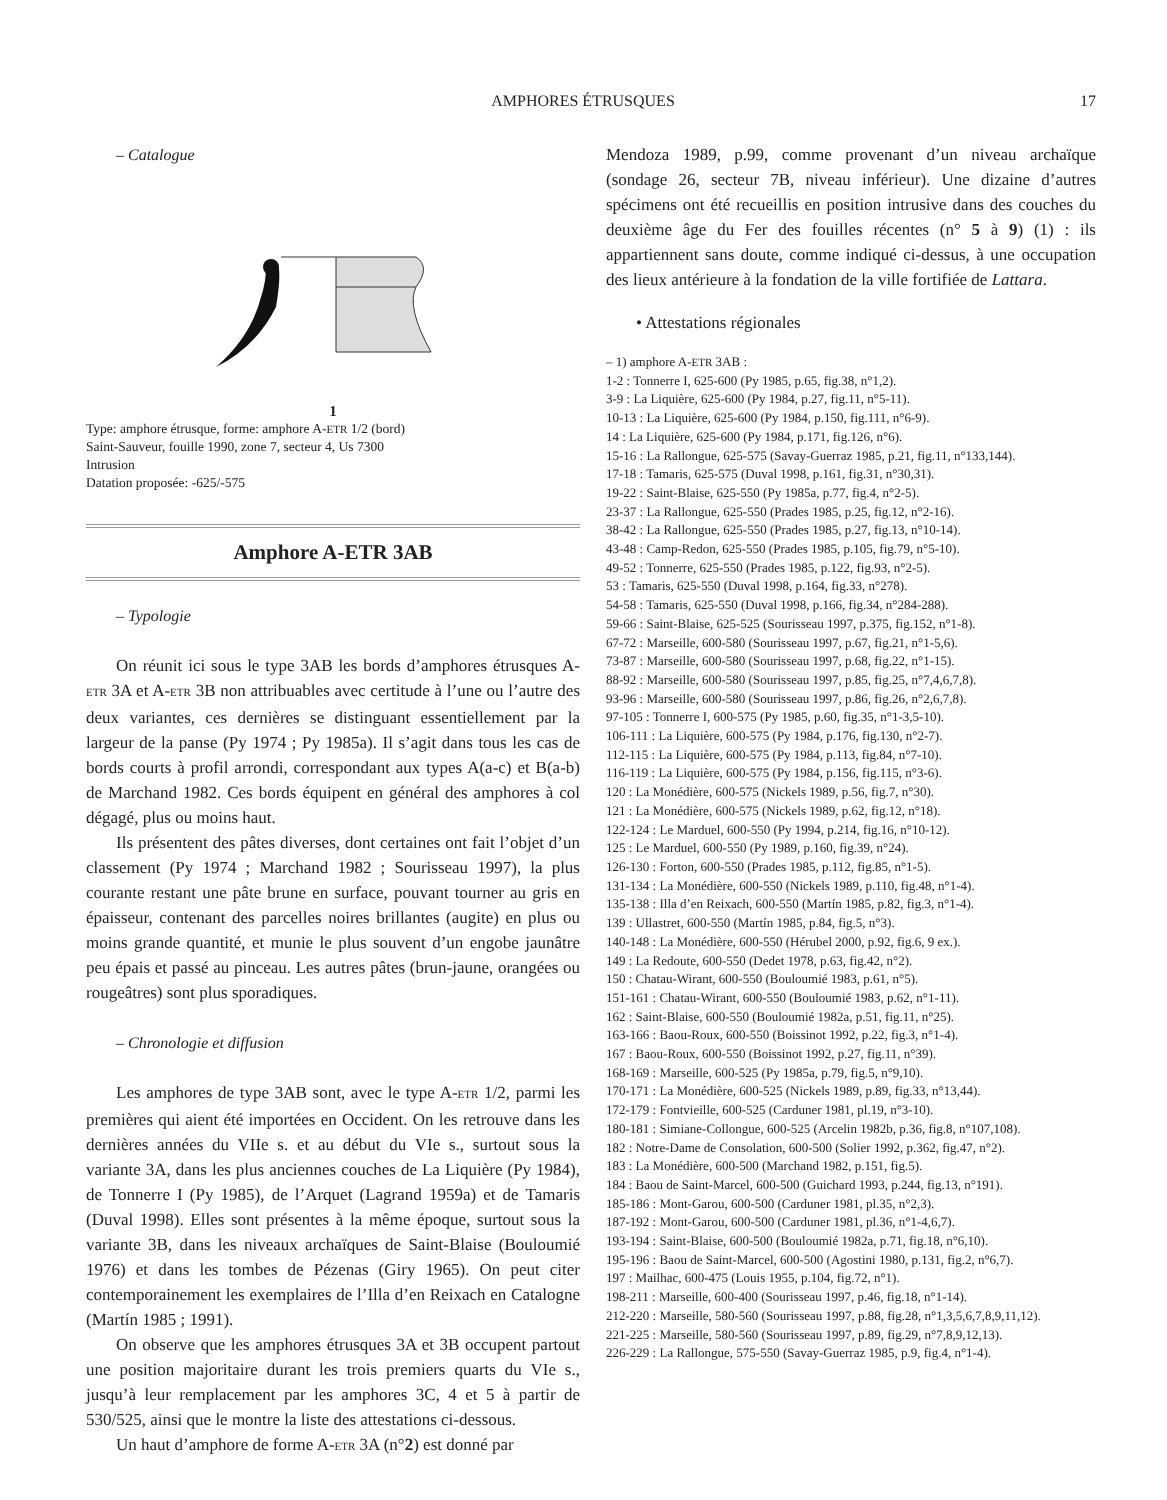AMPHORES ÉTRUSQUES 17
– Catalogue
1
Type: amphore étrusque, forme: amphore A-ETR 1/2 (bord)
Saint-Sauveur, fouille 1990, zone 7, secteur 4, Us 7300
Intrusion
Datation proposée: -625/-575
Amphore A-ETR 3AB
– Typologie
On réunit ici sous le type 3AB les bords d’amphores étrusques A-ETR 3A et A-ETR 3B non attribuables avec certitude à l’une ou l’autre des deux variantes, ces dernières se distinguant essentiellement par la largeur de la panse (Py 1974 ; Py 1985a). Il s’agit dans tous les cas de bords courts à profil arrondi, correspondant aux types A(a-c) et B(a-b) de Marchand 1982. Ces bords équipent en général des amphores à col dégagé, plus ou moins haut.
Ils présentent des pâtes diverses, dont certaines ont fait l’objet d’un classement (Py 1974 ; Marchand 1982 ; Sourisseau 1997), la plus courante restant une pâte brune en surface, pouvant tourner au gris en épaisseur, contenant des parcelles noires brillantes (augite) en plus ou moins grande quantité, et munie le plus souvent d’un engobe jaunâtre peu épais et passé au pinceau. Les autres pâtes (brun-jaune, orangées ou rougeâtres) sont plus sporadiques.
– Chronologie et diffusion
Les amphores de type 3AB sont, avec le type A-ETR 1/2, parmi les premières qui aient été importées en Occident. On les retrouve dans les dernières années du VIIe s. et au début du VIe s., surtout sous la variante 3A, dans les plus anciennes couches de La Liquière (Py 1984), de Tonnerre I (Py 1985), de l’Arquet (Lagrand 1959a) et de Tamaris (Duval 1998). Elles sont présentes à la même époque, surtout sous la variante 3B, dans les niveaux archaïques de Saint-Blaise (Bouloumié 1976) et dans les tombes de Pézenas (Giry 1965). On peut citer contemporainement les exemplaires de l’Illa d’en Reixach en Catalogne (Martín 1985 ; 1991).
On observe que les amphores étrusques 3A et 3B occupent partout une position majoritaire durant les trois premiers quarts du VIe s., jusqu’à leur remplacement par les amphores 3C, 4 et 5 à partir de 530/525, ainsi que le montre la liste des attestations ci-dessous.
Un haut d’amphore de forme A-ETR 3A (n°2) est donné par
Mendoza 1989, p.99, comme provenant d’un niveau archaïque (sondage 26, secteur 7B, niveau inférieur). Une dizaine d’autres spécimens ont été recueillis en position intrusive dans des couches du deuxième âge du Fer des fouilles récentes (n° 5 à 9) (1) : ils appartiennent sans doute, comme indiqué ci-dessus, à une occupation des lieux antérieure à la fondation de la ville fortifiée de Lattara.
• Attestations régionales
– 1) amphore A-ETR 3AB :
1-2 : Tonnerre I, 625-600 (Py 1985, p.65, fig.38, n°1,2).
3-9 : La Liquière, 625-600 (Py 1984, p.27, fig.11, n°5-11).
10-13 : La Liquière, 625-600 (Py 1984, p.150, fig.111, n°6-9).
14 : La Liquière, 625-600 (Py 1984, p.171, fig.126, n°6).
15-16 : La Rallongue, 625-575 (Savay-Guerraz 1985, p.21, fig.11, n°133,144).
17-18 : Tamaris, 625-575 (Duval 1998, p.161, fig.31, n°30,31).
19-22 : Saint-Blaise, 625-550 (Py 1985a, p.77, fig.4, n°2-5).
23-37 : La Rallongue, 625-550 (Prades 1985, p.25, fig.12, n°2-16).
38-42 : La Rallongue, 625-550 (Prades 1985, p.27, fig.13, n°10-14).
43-48 : Camp-Redon, 625-550 (Prades 1985, p.105, fig.79, n°5-10).
49-52 : Tonnerre, 625-550 (Prades 1985, p.122, fig.93, n°2-5).
53 : Tamaris, 625-550 (Duval 1998, p.164, fig.33, n°278).
54-58 : Tamaris, 625-550 (Duval 1998, p.166, fig.34, n°284-288).
59-66 : Saint-Blaise, 625-525 (Sourisseau 1997, p.375, fig.152, n°1-8).
67-72 : Marseille, 600-580 (Sourisseau 1997, p.67, fig.21, n°1-5,6).
73-87 : Marseille, 600-580 (Sourisseau 1997, p.68, fig.22, n°1-15).
88-92 : Marseille, 600-580 (Sourisseau 1997, p.85, fig.25, n°7,4,6,7,8).
93-96 : Marseille, 600-580 (Sourisseau 1997, p.86, fig.26, n°2,6,7,8).
97-105 : Tonnerre I, 600-575 (Py 1985, p.60, fig.35, n°1-3,5-10).
106-111 : La Liquière, 600-575 (Py 1984, p.176, fig.130, n°2-7).
112-115 : La Liquière, 600-575 (Py 1984, p.113, fig.84, n°7-10).
116-119 : La Liquière, 600-575 (Py 1984, p.156, fig.115, n°3-6).
120 : La Monédière, 600-575 (Nickels 1989, p.56, fig.7, n°30).
121 : La Monédière, 600-575 (Nickels 1989, p.62, fig.12, n°18).
122-124 : Le Marduel, 600-550 (Py 1994, p.214, fig.16, n°10-12).
125 : Le Marduel, 600-550 (Py 1989, p.160, fig.39, n°24).
126-130 : Forton, 600-550 (Prades 1985, p.112, fig.85, n°1-5).
131-134 : La Monédière, 600-550 (Nickels 1989, p.110, fig.48, n°1-4).
135-138 : Illa d’en Reixach, 600-550 (Martín 1985, p.82, fig.3, n°1-4).
139 : Ullastret, 600-550 (Martín 1985, p.84, fig.5, n°3).
140-148 : La Monédière, 600-550 (Hérubel 2000, p.92, fig.6, 9 ex.).
149 : La Redoute, 600-550 (Dedet 1978, p.63, fig.42, n°2).
150 : Chatau-Wirant, 600-550 (Bouloumié 1983, p.61, n°5).
151-161 : Chatau-Wirant, 600-550 (Bouloumié 1983, p.62, n°1-11).
162 : Saint-Blaise, 600-550 (Bouloumié 1982a, p.51, fig.11, n°25).
163-166 : Baou-Roux, 600-550 (Boissinot 1992, p.22, fig.3, n°1-4).
167 : Baou-Roux, 600-550 (Boissinot 1992, p.27, fig.11, n°39).
168-169 : Marseille, 600-525 (Py 1985a, p.79, fig.5, n°9,10).
170-171 : La Monédière, 600-525 (Nickels 1989, p.89, fig.33, n°13,44).
172-179 : Fontvieille, 600-525 (Carduner 1981, pl.19, n°3-10).
180-181 : Simiane-Collongue, 600-525 (Arcelin 1982b, p.36, fig.8, n°107,108).
182 : Notre-Dame de Consolation, 600-500 (Solier 1992, p.362, fig.47, n°2).
183 : La Monédière, 600-500 (Marchand 1982, p.151, fig.5).
184 : Baou de Saint-Marcel, 600-500 (Guichard 1993, p.244, fig.13, n°191).
185-186 : Mont-Garou, 600-500 (Carduner 1981, pl.35, n°2,3).
187-192 : Mont-Garou, 600-500 (Carduner 1981, pl.36, n°1-4,6,7).
193-194 : Saint-Blaise, 600-500 (Bouloumié 1982a, p.71, fig.18, n°6,10).
195-196 : Baou de Saint-Marcel, 600-500 (Agostini 1980, p.131, fig.2, n°6,7).
197 : Mailhac, 600-475 (Louis 1955, p.104, fig.72, n°1).
198-211 : Marseille, 600-400 (Sourisseau 1997, p.46, fig.18, n°1-14).
212-220 : Marseille, 580-560 (Sourisseau 1997, p.88, fig.28, n°1,3,5,6,7,8,9,11,12).
221-225 : Marseille, 580-560 (Sourisseau 1997, p.89, fig.29, n°7,8,9,12,13).
226-229 : La Rallongue, 575-550 (Savay-Guerraz 1985, p.9, fig.4, n°1-4).